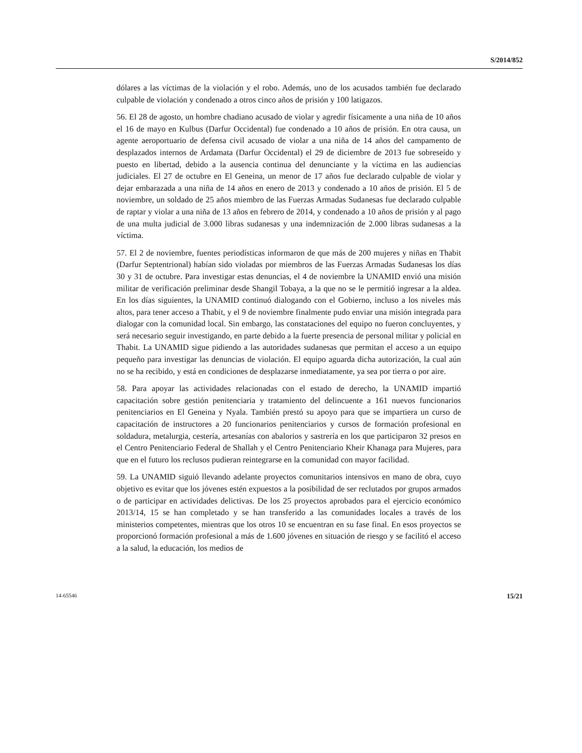S/2014/852
dólares a las víctimas de la violación y el robo. Además, uno de los acusados también fue declarado culpable de violación y condenado a otros cinco años de prisión y 100 latigazos.
56. El 28 de agosto, un hombre chadiano acusado de violar y agredir físicamente a una niña de 10 años el 16 de mayo en Kulbus (Darfur Occidental) fue condenado a 10 años de prisión. En otra causa, un agente aeroportuario de defensa civil acusado de violar a una niña de 14 años del campamento de desplazados internos de Ardamata (Darfur Occidental) el 29 de diciembre de 2013 fue sobreseído y puesto en libertad, debido a la ausencia continua del denunciante y la víctima en las audiencias judiciales. El 27 de octubre en El Geneina, un menor de 17 años fue declarado culpable de violar y dejar embarazada a una niña de 14 años en enero de 2013 y condenado a 10 años de prisión. El 5 de noviembre, un soldado de 25 años miembro de las Fuerzas Armadas Sudanesas fue declarado culpable de raptar y violar a una niña de 13 años en febrero de 2014, y condenado a 10 años de prisión y al pago de una multa judicial de 3.000 libras sudanesas y una indemnización de 2.000 libras sudanesas a la víctima.
57. El 2 de noviembre, fuentes periodísticas informaron de que más de 200 mujeres y niñas en Thabit (Darfur Septentrional) habían sido violadas por miembros de las Fuerzas Armadas Sudanesas los días 30 y 31 de octubre. Para investigar estas denuncias, el 4 de noviembre la UNAMID envió una misión militar de verificación preliminar desde Shangil Tobaya, a la que no se le permitió ingresar a la aldea. En los días siguientes, la UNAMID continuó dialogando con el Gobierno, incluso a los niveles más altos, para tener acceso a Thabit, y el 9 de noviembre finalmente pudo enviar una misión integrada para dialogar con la comunidad local. Sin embargo, las constataciones del equipo no fueron concluyentes, y será necesario seguir investigando, en parte debido a la fuerte presencia de personal militar y policial en Thabit. La UNAMID sigue pidiendo a las autoridades sudanesas que permitan el acceso a un equipo pequeño para investigar las denuncias de violación. El equipo aguarda dicha autorización, la cual aún no se ha recibido, y está en condiciones de desplazarse inmediatamente, ya sea por tierra o por aire.
58. Para apoyar las actividades relacionadas con el estado de derecho, la UNAMID impartió capacitación sobre gestión penitenciaria y tratamiento del delincuente a 161 nuevos funcionarios penitenciarios en El Geneina y Nyala. También prestó su apoyo para que se impartiera un curso de capacitación de instructores a 20 funcionarios penitenciarios y cursos de formación profesional en soldadura, metalurgia, cestería, artesanías con abalorios y sastrería en los que participaron 32 presos en el Centro Penitenciario Federal de Shallah y el Centro Penitenciario Kheir Khanaga para Mujeres, para que en el futuro los reclusos pudieran reintegrarse en la comunidad con mayor facilidad.
59. La UNAMID siguió llevando adelante proyectos comunitarios intensivos en mano de obra, cuyo objetivo es evitar que los jóvenes estén expuestos a la posibilidad de ser reclutados por grupos armados o de participar en actividades delictivas. De los 25 proyectos aprobados para el ejercicio económico 2013/14, 15 se han completado y se han transferido a las comunidades locales a través de los ministerios competentes, mientras que los otros 10 se encuentran en su fase final. En esos proyectos se proporcionó formación profesional a más de 1.600 jóvenes en situación de riesgo y se facilitó el acceso a la salud, la educación, los medios de
14-65546 15/21